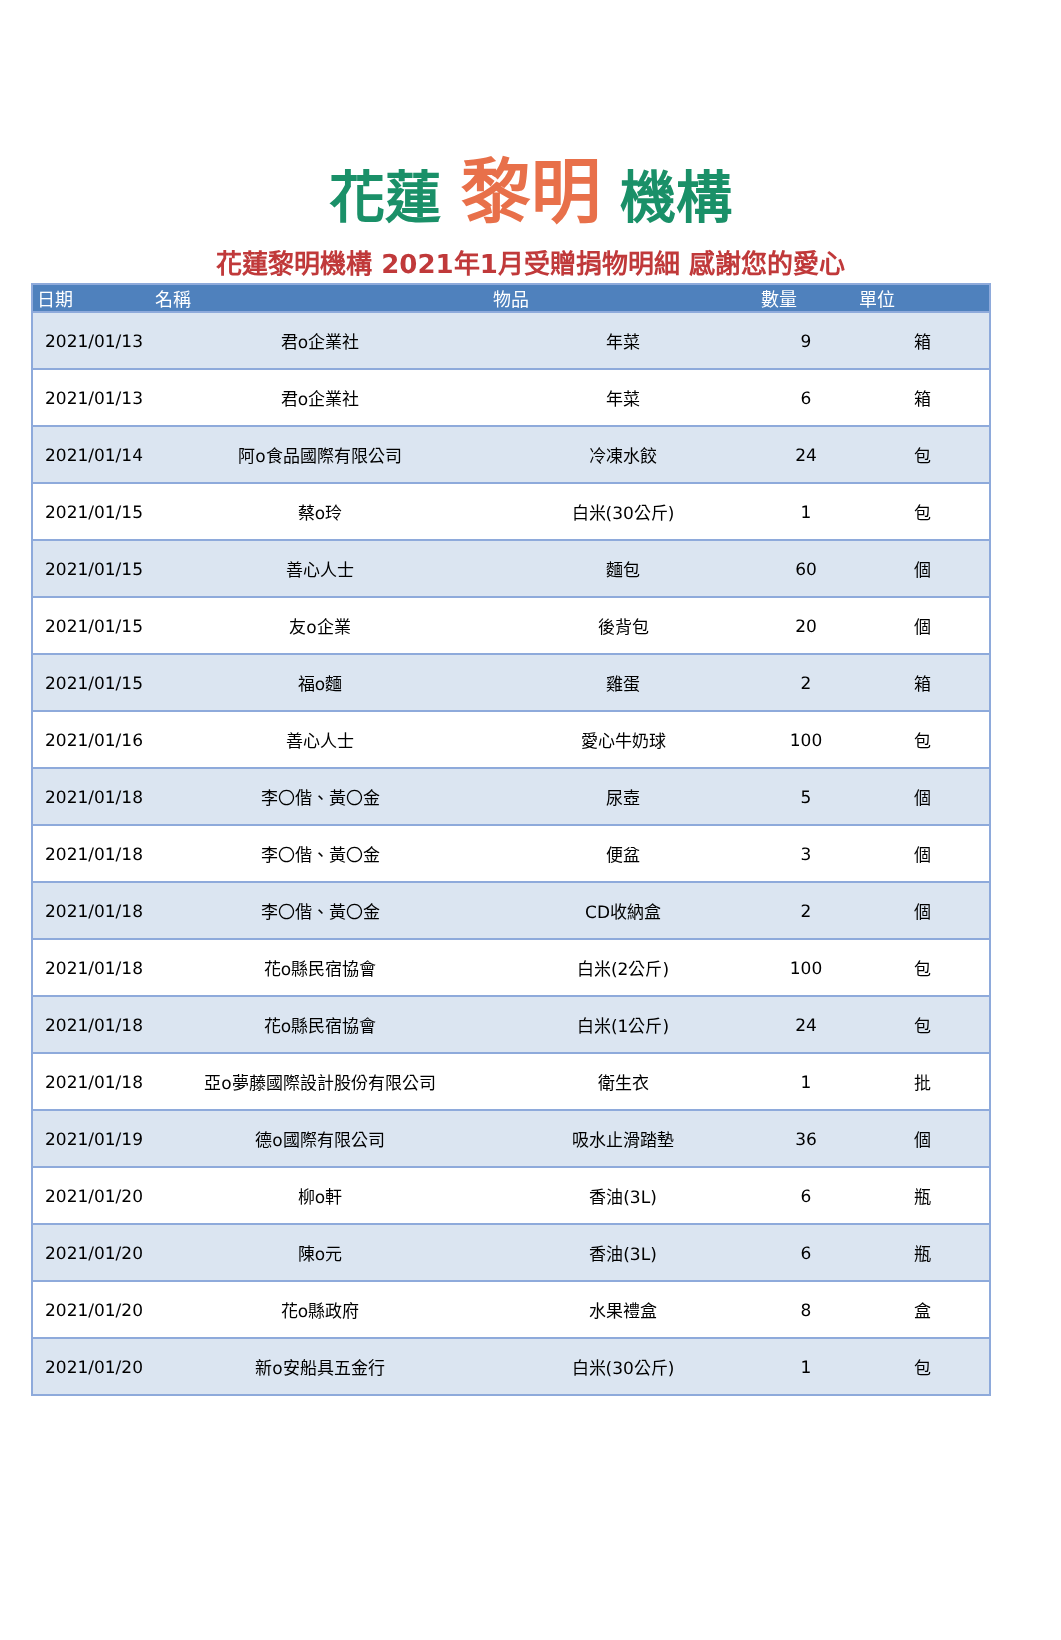花蓮 黎明 機構
花蓮黎明機構 2021年1月受贈捐物明細 感謝您的愛心
| 日期 | 名稱 | 物品 | 數量 | 單位 |
| --- | --- | --- | --- | --- |
| 2021/01/13 | 君o企業社 | 年菜 | 9 | 箱 |
| 2021/01/13 | 君o企業社 | 年菜 | 6 | 箱 |
| 2021/01/14 | 阿o食品國際有限公司 | 冷凍水餃 | 24 | 包 |
| 2021/01/15 | 蔡o玲 | 白米(30公斤) | 1 | 包 |
| 2021/01/15 | 善心人士 | 麵包 | 60 | 個 |
| 2021/01/15 | 友o企業 | 後背包 | 20 | 個 |
| 2021/01/15 | 福o麵 | 雞蛋 | 2 | 箱 |
| 2021/01/16 | 善心人士 | 愛心牛奶球 | 100 | 包 |
| 2021/01/18 | 李〇偕、黃〇金 | 尿壺 | 5 | 個 |
| 2021/01/18 | 李〇偕、黃〇金 | 便盆 | 3 | 個 |
| 2021/01/18 | 李〇偕、黃〇金 | CD收納盒 | 2 | 個 |
| 2021/01/18 | 花o縣民宿協會 | 白米(2公斤) | 100 | 包 |
| 2021/01/18 | 花o縣民宿協會 | 白米(1公斤) | 24 | 包 |
| 2021/01/18 | 亞o夢藤國際設計股份有限公司 | 衛生衣 | 1 | 批 |
| 2021/01/19 | 德o國際有限公司 | 吸水止滑踏墊 | 36 | 個 |
| 2021/01/20 | 柳o軒 | 香油(3L) | 6 | 瓶 |
| 2021/01/20 | 陳o元 | 香油(3L) | 6 | 瓶 |
| 2021/01/20 | 花o縣政府 | 水果禮盒 | 8 | 盒 |
| 2021/01/20 | 新o安船具五金行 | 白米(30公斤) | 1 | 包 |